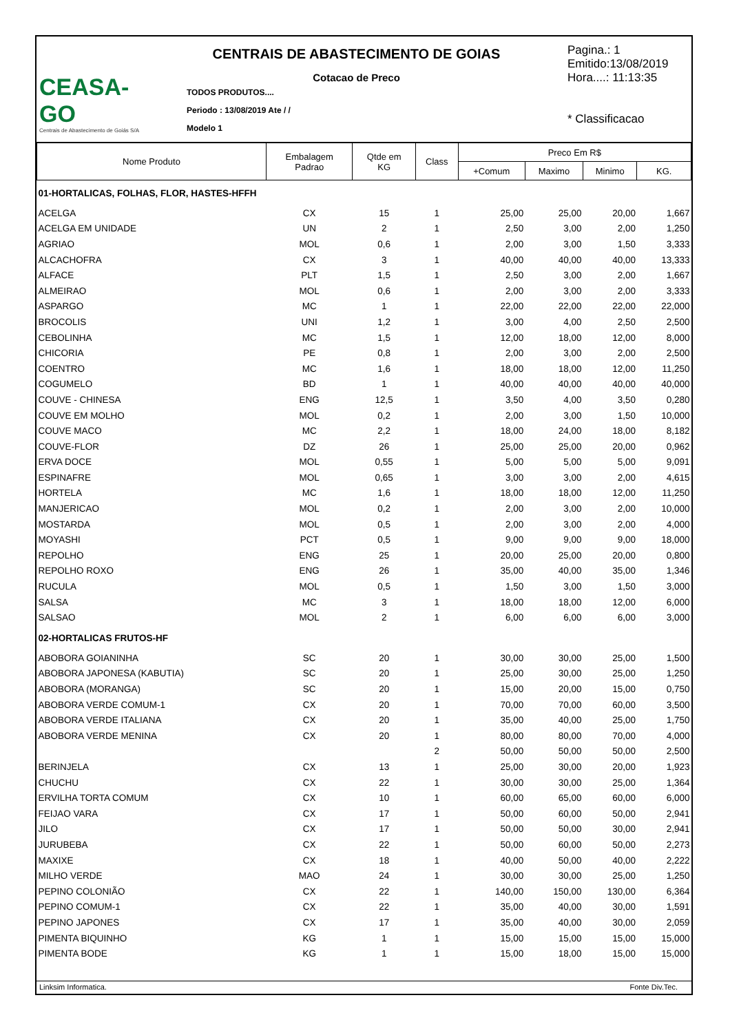CEASA-GO
Centrais de Abastecimento de Goiás S/A
CENTRAIS DE ABASTECIMENTO DE GOIAS
Cotacao de Preco
TODOS PRODUTOS....
Periodo : 13/08/2019 Ate / /
Modelo 1
Pagina.: 1
Emitido:13/08/2019
Hora....: 11:13:35
* Classificacao
| Nome Produto | Embalagem Padrao | Qtde em KG | Class | Preco Em R$ | | | |
| --- | --- | --- | --- | --- | --- | --- | --- |
| | | | | +Comum | Maximo | Minimo | KG. |
| 01-HORTALICAS, FOLHAS, FLOR, HASTES-HFFH | | | | | | | |
| ACELGA | CX | 15 | 1 | 25,00 | 25,00 | 20,00 | 1,667 |
| ACELGA EM UNIDADE | UN | 2 | 1 | 2,50 | 3,00 | 2,00 | 1,250 |
| AGRIAO | MOL | 0,6 | 1 | 2,00 | 3,00 | 1,50 | 3,333 |
| ALCACHOFRA | CX | 3 | 1 | 40,00 | 40,00 | 40,00 | 13,333 |
| ALFACE | PLT | 1,5 | 1 | 2,50 | 3,00 | 2,00 | 1,667 |
| ALMEIRAO | MOL | 0,6 | 1 | 2,00 | 3,00 | 2,00 | 3,333 |
| ASPARGO | MC | 1 | 1 | 22,00 | 22,00 | 22,00 | 22,000 |
| BROCOLIS | UNI | 1,2 | 1 | 3,00 | 4,00 | 2,50 | 2,500 |
| CEBOLINHA | MC | 1,5 | 1 | 12,00 | 18,00 | 12,00 | 8,000 |
| CHICORIA | PE | 0,8 | 1 | 2,00 | 3,00 | 2,00 | 2,500 |
| COENTRO | MC | 1,6 | 1 | 18,00 | 18,00 | 12,00 | 11,250 |
| COGUMELO | BD | 1 | 1 | 40,00 | 40,00 | 40,00 | 40,000 |
| COUVE - CHINESA | ENG | 12,5 | 1 | 3,50 | 4,00 | 3,50 | 0,280 |
| COUVE EM MOLHO | MOL | 0,2 | 1 | 2,00 | 3,00 | 1,50 | 10,000 |
| COUVE MACO | MC | 2,2 | 1 | 18,00 | 24,00 | 18,00 | 8,182 |
| COUVE-FLOR | DZ | 26 | 1 | 25,00 | 25,00 | 20,00 | 0,962 |
| ERVA DOCE | MOL | 0,55 | 1 | 5,00 | 5,00 | 5,00 | 9,091 |
| ESPINAFRE | MOL | 0,65 | 1 | 3,00 | 3,00 | 2,00 | 4,615 |
| HORTELA | MC | 1,6 | 1 | 18,00 | 18,00 | 12,00 | 11,250 |
| MANJERICAO | MOL | 0,2 | 1 | 2,00 | 3,00 | 2,00 | 10,000 |
| MOSTARDA | MOL | 0,5 | 1 | 2,00 | 3,00 | 2,00 | 4,000 |
| MOYASHI | PCT | 0,5 | 1 | 9,00 | 9,00 | 9,00 | 18,000 |
| REPOLHO | ENG | 25 | 1 | 20,00 | 25,00 | 20,00 | 0,800 |
| REPOLHO ROXO | ENG | 26 | 1 | 35,00 | 40,00 | 35,00 | 1,346 |
| RUCULA | MOL | 0,5 | 1 | 1,50 | 3,00 | 1,50 | 3,000 |
| SALSA | MC | 3 | 1 | 18,00 | 18,00 | 12,00 | 6,000 |
| SALSAO | MOL | 2 | 1 | 6,00 | 6,00 | 6,00 | 3,000 |
| 02-HORTALICAS FRUTOS-HF | | | | | | | |
| ABOBORA GOIANINHA | SC | 20 | 1 | 30,00 | 30,00 | 25,00 | 1,500 |
| ABOBORA JAPONESA (KABUTIA) | SC | 20 | 1 | 25,00 | 30,00 | 25,00 | 1,250 |
| ABOBORA (MORANGA) | SC | 20 | 1 | 15,00 | 20,00 | 15,00 | 0,750 |
| ABOBORA VERDE COMUM-1 | CX | 20 | 1 | 70,00 | 70,00 | 60,00 | 3,500 |
| ABOBORA VERDE ITALIANA | CX | 20 | 1 | 35,00 | 40,00 | 25,00 | 1,750 |
| ABOBORA VERDE MENINA | CX | 20 | 1 | 80,00 | 80,00 | 70,00 | 4,000 |
| | | | 2 | 50,00 | 50,00 | 50,00 | 2,500 |
| BERINJELA | CX | 13 | 1 | 25,00 | 30,00 | 20,00 | 1,923 |
| CHUCHU | CX | 22 | 1 | 30,00 | 30,00 | 25,00 | 1,364 |
| ERVILHA TORTA COMUM | CX | 10 | 1 | 60,00 | 65,00 | 60,00 | 6,000 |
| FEIJAO VARA | CX | 17 | 1 | 50,00 | 60,00 | 50,00 | 2,941 |
| JILO | CX | 17 | 1 | 50,00 | 50,00 | 30,00 | 2,941 |
| JURUBEBA | CX | 22 | 1 | 50,00 | 60,00 | 50,00 | 2,273 |
| MAXIXE | CX | 18 | 1 | 40,00 | 50,00 | 40,00 | 2,222 |
| MILHO VERDE | MAO | 24 | 1 | 30,00 | 30,00 | 25,00 | 1,250 |
| PEPINO COLONIÃO | CX | 22 | 1 | 140,00 | 150,00 | 130,00 | 6,364 |
| PEPINO COMUM-1 | CX | 22 | 1 | 35,00 | 40,00 | 30,00 | 1,591 |
| PEPINO JAPONES | CX | 17 | 1 | 35,00 | 40,00 | 30,00 | 2,059 |
| PIMENTA BIQUINHO | KG | 1 | 1 | 15,00 | 15,00 | 15,00 | 15,000 |
| PIMENTA BODE | KG | 1 | 1 | 15,00 | 18,00 | 15,00 | 15,000 |
Linksim Informatica. Fonte Div.Tec.